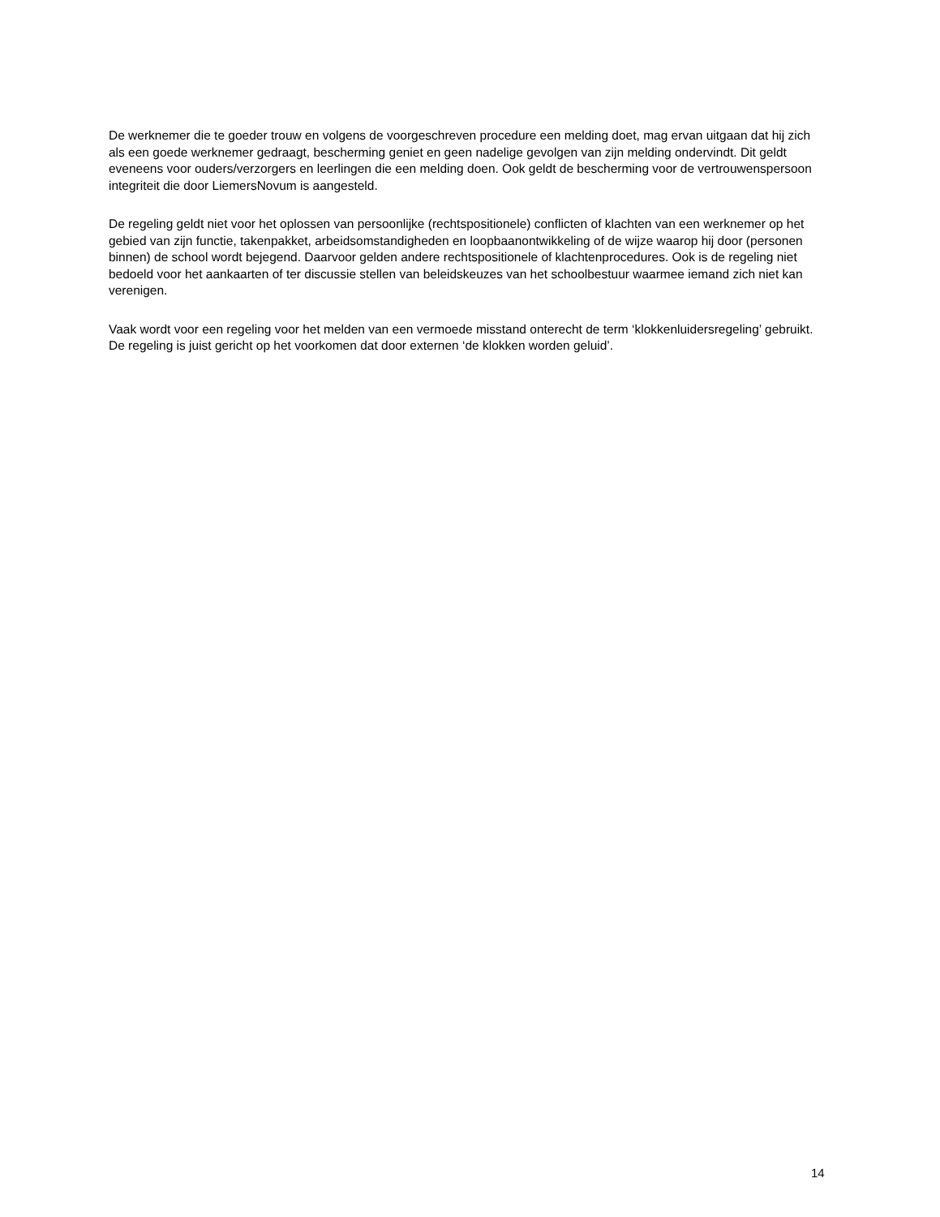De werknemer die te goeder trouw en volgens de voorgeschreven procedure een melding doet, mag ervan uitgaan dat hij zich als een goede werknemer gedraagt, bescherming geniet en geen nadelige gevolgen van zijn melding ondervindt. Dit geldt eveneens voor ouders/verzorgers en leerlingen die een melding doen. Ook geldt de bescherming voor de vertrouwenspersoon integriteit die door LiemersNovum is aangesteld.
De regeling geldt niet voor het oplossen van persoonlijke (rechtspositionele) conflicten of klachten van een werknemer op het gebied van zijn functie, takenpakket, arbeidsomstandigheden en loopbaanontwikkeling of de wijze waarop hij door (personen binnen) de school wordt bejegend. Daarvoor gelden andere rechtspositionele of klachtenprocedures. Ook is de regeling niet bedoeld voor het aankaarten of ter discussie stellen van beleidskeuzes van het schoolbestuur waarmee iemand zich niet kan verenigen.
Vaak wordt voor een regeling voor het melden van een vermoede misstand onterecht de term ‘klokkenluidersregeling’ gebruikt. De regeling is juist gericht op het voorkomen dat door externen ‘de klokken worden geluid’.
14